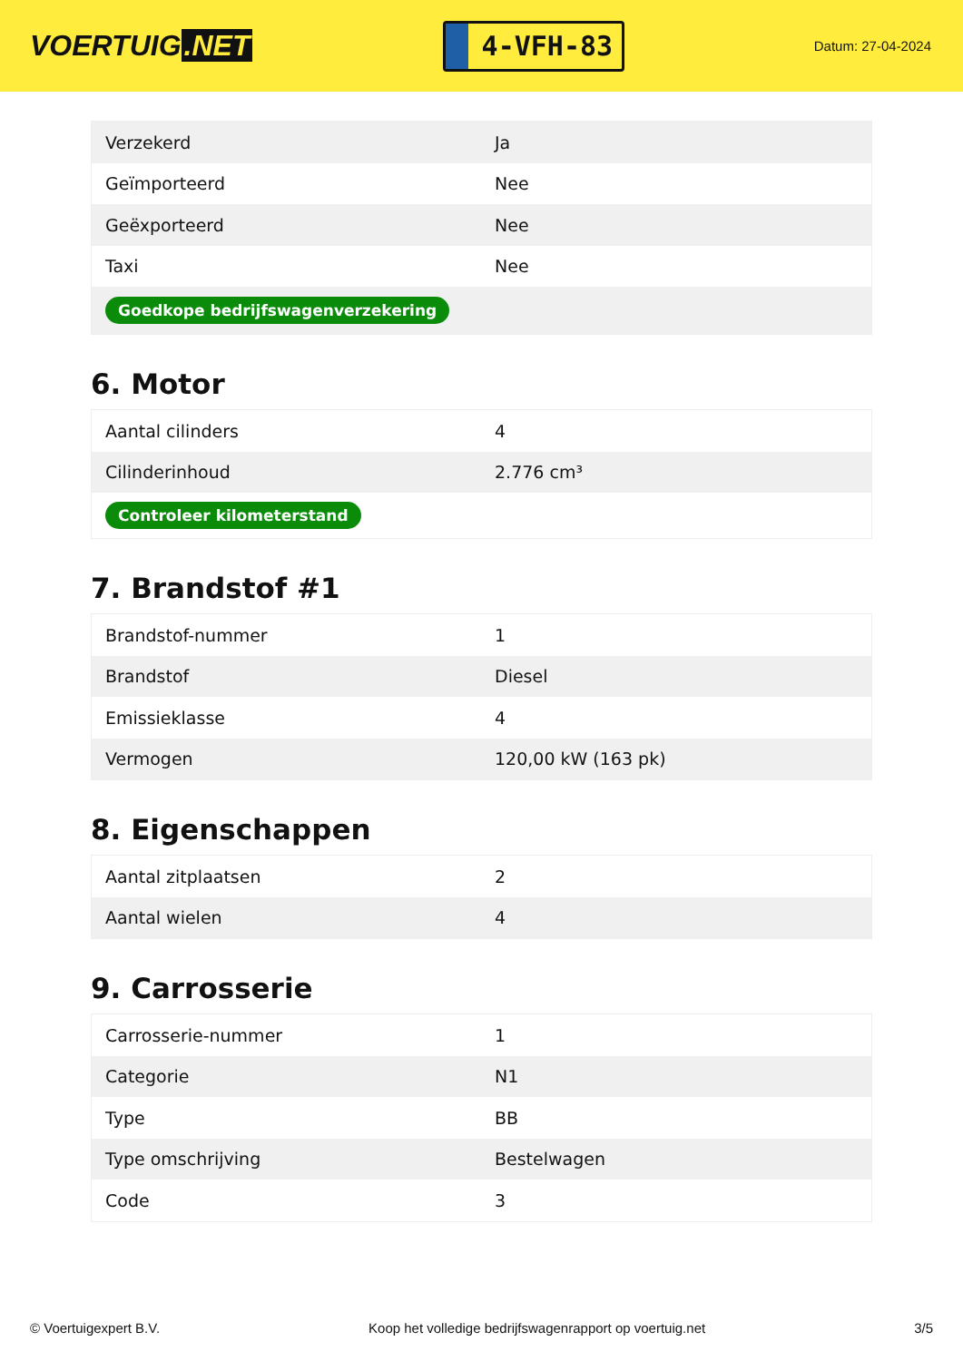VOERTUIG.NET
4-VFH-83
Datum: 27-04-2024
| Verzekerd | Ja |
| Geïmporteerd | Nee |
| Geëxporteerd | Nee |
| Taxi | Nee |
| Goedkope bedrijfswagenverzekering | |
6. Motor
| Aantal cilinders | 4 |
| Cilinderinhoud | 2.776 cm³ |
| Controleer kilometerstand | |
7. Brandstof #1
| Brandstof-nummer | 1 |
| Brandstof | Diesel |
| Emissieklasse | 4 |
| Vermogen | 120,00 kW (163 pk) |
8. Eigenschappen
| Aantal zitplaatsen | 2 |
| Aantal wielen | 4 |
9. Carrosserie
| Carrosserie-nummer | 1 |
| Categorie | N1 |
| Type | BB |
| Type omschrijving | Bestelwagen |
| Code | 3 |
© Voertuigexpert B.V. Koop het volledige bedrijfswagenrapport op voertuig.net 3/5